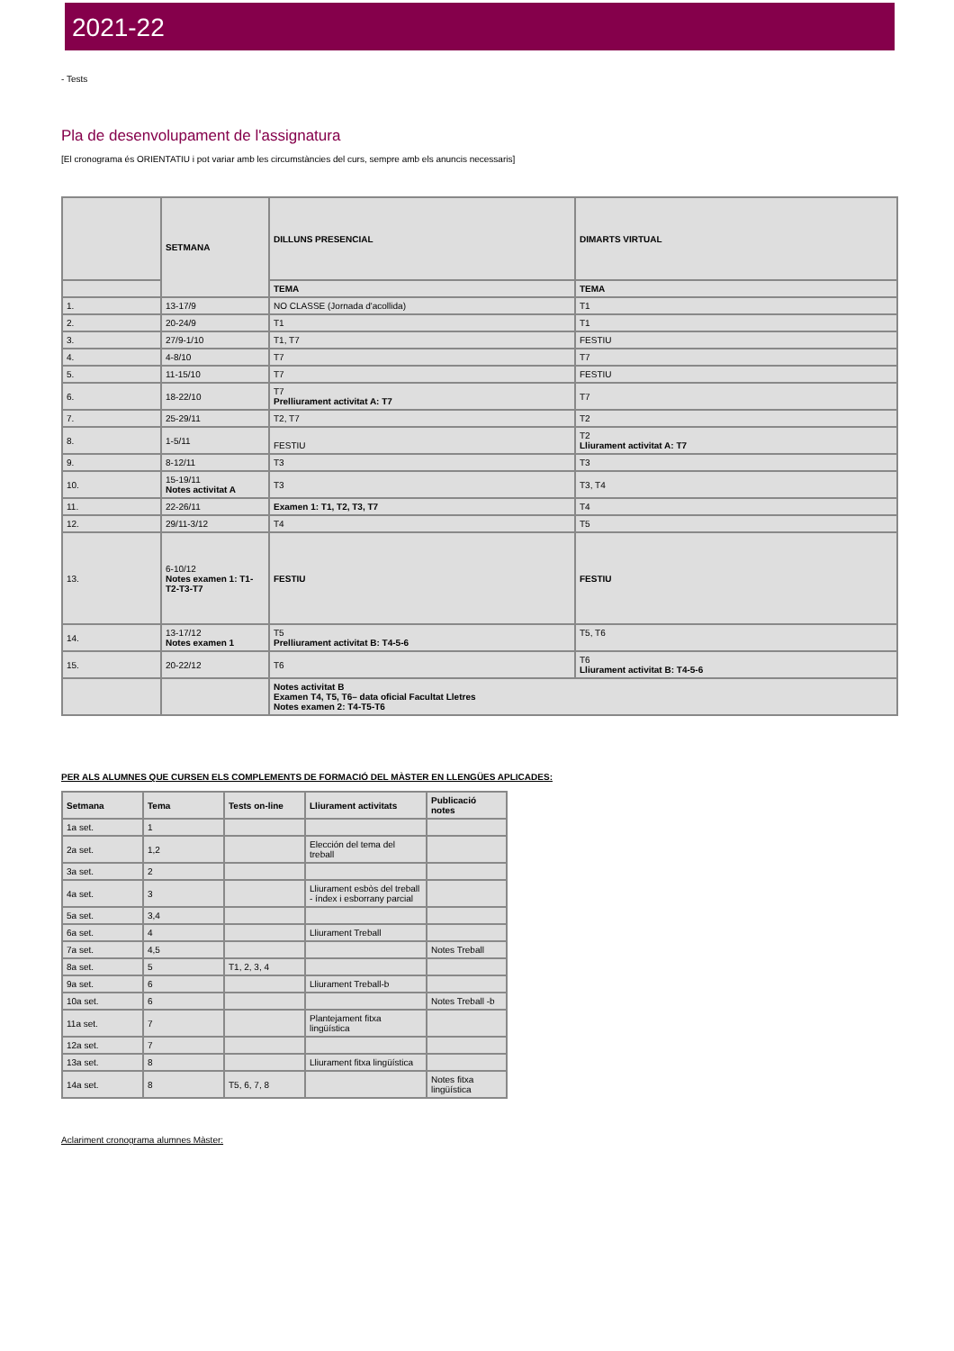2021-22
- Tests
Pla de desenvolupament de l'assignatura
[El cronograma és ORIENTATIU i pot variar amb les circumstàncies del curs, sempre amb els anuncis necessaris]
| | SETMANA | DILLUNS PRESENCIAL | DIMARTS VIRTUAL |
| --- | --- | --- | --- |
| | | TEMA | TEMA |
| 1. | 13-17/9 | NO CLASSE (Jornada d'acollida) | T1 |
| 2. | 20-24/9 | T1 | T1 |
| 3. | 27/9-1/10 | T1, T7 | FESTIU |
| 4. | 4-8/10 | T7 | T7 |
| 5. | 11-15/10 | T7 | FESTIU |
| 6. | 18-22/10 | T7 Prelliurament activitat A: T7 | T7 |
| 7. | 25-29/11 | T2, T7 | T2 |
| 8. | 1-5/11 | FESTIU | T2 Lliurament activitat A: T7 |
| 9. | 8-12/11 | T3 | T3 |
| 10. | 15-19/11 Notes activitat A | T3 | T3, T4 |
| 11. | 22-26/11 | Examen 1: T1, T2, T3, T7 | T4 |
| 12. | 29/11-3/12 | T4 | T5 |
| 13. | 6-10/12 Notes examen 1: T1-T2-T3-T7 | FESTIU | FESTIU |
| 14. | 13-17/12 Notes examen 1 | T5 Prelliurament activitat B: T4-5-6 | T5, T6 |
| 15. | 20-22/12 | T6 | T6 Lliurament activitat B: T4-5-6 |
| | | Notes activitat B Examen T4, T5, T6– data oficial Facultat Lletres Notes examen 2: T4-T5-T6 | |
PER ALS ALUMNES QUE CURSEN ELS COMPLEMENTS DE FORMACIÓ DEL MÀSTER EN LLENGÜES APLICADES:
| Setmana | Tema | Tests on-line | Lliurament activitats | Publicació notes |
| --- | --- | --- | --- | --- |
| 1a set. | 1 | | | |
| 2a set. | 1,2 | | Elección del tema del treball | |
| 3a set. | 2 | | | |
| 4a set. | 3 | | Lliurament esbòs del treball - índex i esborrany parcial | |
| 5a set. | 3,4 | | | |
| 6a set. | 4 | | Lliurament Treball | |
| 7a set. | 4,5 | | | Notes Treball |
| 8a set. | 5 | T1, 2, 3, 4 | | |
| 9a set. | 6 | | Lliurament Treball-b | |
| 10a set. | 6 | | | Notes Treball -b |
| 11a set. | 7 | | Plantejament fitxa lingüística | |
| 12a set. | 7 | | | |
| 13a set. | 8 | | Lliurament fitxa lingüística | |
| 14a set. | 8 | T5, 6, 7, 8 | | Notes fitxa lingüística |
Aclariment cronograma alumnes Màster: